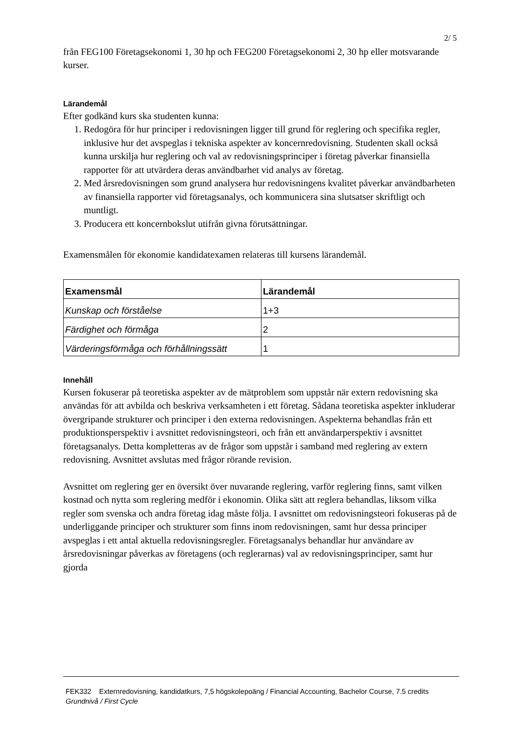2/ 5
från FEG100 Företagsekonomi 1, 30 hp och FEG200 Företagsekonomi 2, 30 hp eller motsvarande kurser.
Lärandemål
Efter godkänd kurs ska studenten kunna:
1. Redogöra för hur principer i redovisningen ligger till grund för reglering och specifika regler, inklusive hur det avspeglas i tekniska aspekter av koncernredovisning. Studenten skall också kunna urskilja hur reglering och val av redovisningsprinciper i företag påverkar finansiella rapporter för att utvärdera deras användbarhet vid analys av företag.
2. Med årsredovisningen som grund analysera hur redovisningens kvalitet påverkar användbarheten av finansiella rapporter vid företagsanalys, och kommunicera sina slutsatser skriftligt och muntligt.
3. Producera ett koncernbokslut utifrån givna förutsättningar.
Examensmålen för ekonomie kandidatexamen relateras till kursens lärandemål.
| Examensmål | Lärandemål |
| --- | --- |
| Kunskap och förståelse | 1+3 |
| Färdighet och förmåga | 2 |
| Värderingsförmåga och förhållningssätt | 1 |
Innehåll
Kursen fokuserar på teoretiska aspekter av de mätproblem som uppstår när extern redovisning ska användas för att avbilda och beskriva verksamheten i ett företag. Sådana teoretiska aspekter inkluderar övergripande strukturer och principer i den externa redovisningen. Aspekterna behandlas från ett produktionsperspektiv i avsnittet redovisningsteori, och från ett användarperspektiv i avsnittet företagsanalys. Detta kompletteras av de frågor som uppstår i samband med reglering av extern redovisning. Avsnittet avslutas med frågor rörande revision.
Avsnittet om reglering ger en översikt över nuvarande reglering, varför reglering finns, samt vilken kostnad och nytta som reglering medför i ekonomin. Olika sätt att reglera behandlas, liksom vilka regler som svenska och andra företag idag måste följa. I avsnittet om redovisningsteori fokuseras på de underliggande principer och strukturer som finns inom redovisningen, samt hur dessa principer avspeglas i ett antal aktuella redovisningsregler. Företagsanalys behandlar hur användare av årsredovisningar påverkas av företagens (och reglerarnas) val av redovisningsprinciper, samt hur gjorda
FEK332 Externredovisning, kandidatkurs, 7,5 högskolepoäng / Financial Accounting, Bachelor Course, 7.5 credits
Grundnivå / First Cycle